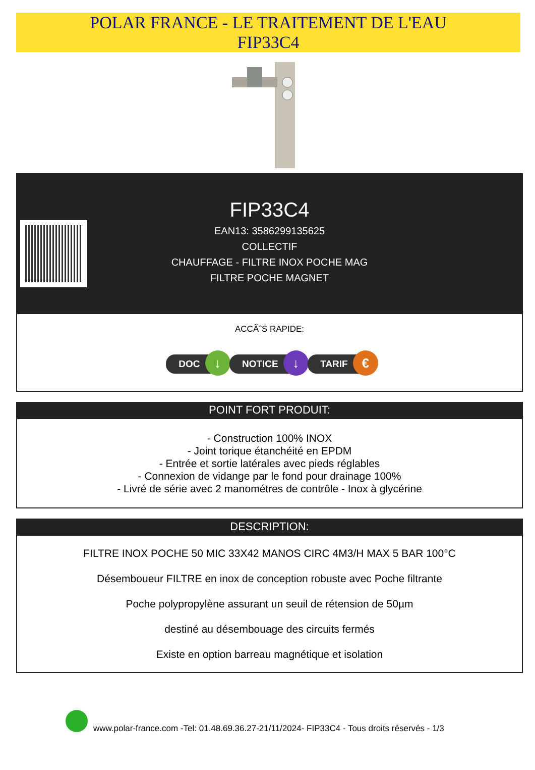POLAR FRANCE - LE TRAITEMENT DE L'EAU
FIP33C4
FIP33C4
EAN13: 3586299135625
COLLECTIF
CHAUFFAGE - FILTRE INOX POCHE MAG
FILTRE POCHE MAGNET
ACCÃˆS RAPIDE:
DOC ↓ NOTICE ↓ TARIF €
POINT FORT PRODUIT:
- Construction 100% INOX
- Joint torique étanchéité en EPDM
- Entrée et sortie latérales avec pieds réglables
- Connexion de vidange par le fond pour drainage 100%
- Livré de série avec 2 manométres de contrôle - Inox à glycérine
DESCRIPTION:
FILTRE INOX POCHE 50 MIC 33X42 MANOS CIRC 4M3/H MAX 5 BAR 100°C
Désemboueur FILTRE en inox de conception robuste avec Poche filtrante
Poche polypropylène assurant un seuil de rétension de 50µm
destiné au désembouage des circuits fermés
Existe en option barreau magnétique et isolation
www.polar-france.com -Tel: 01.48.69.36.27-21/11/2024- FIP33C4 - Tous droits réservés - 1/3